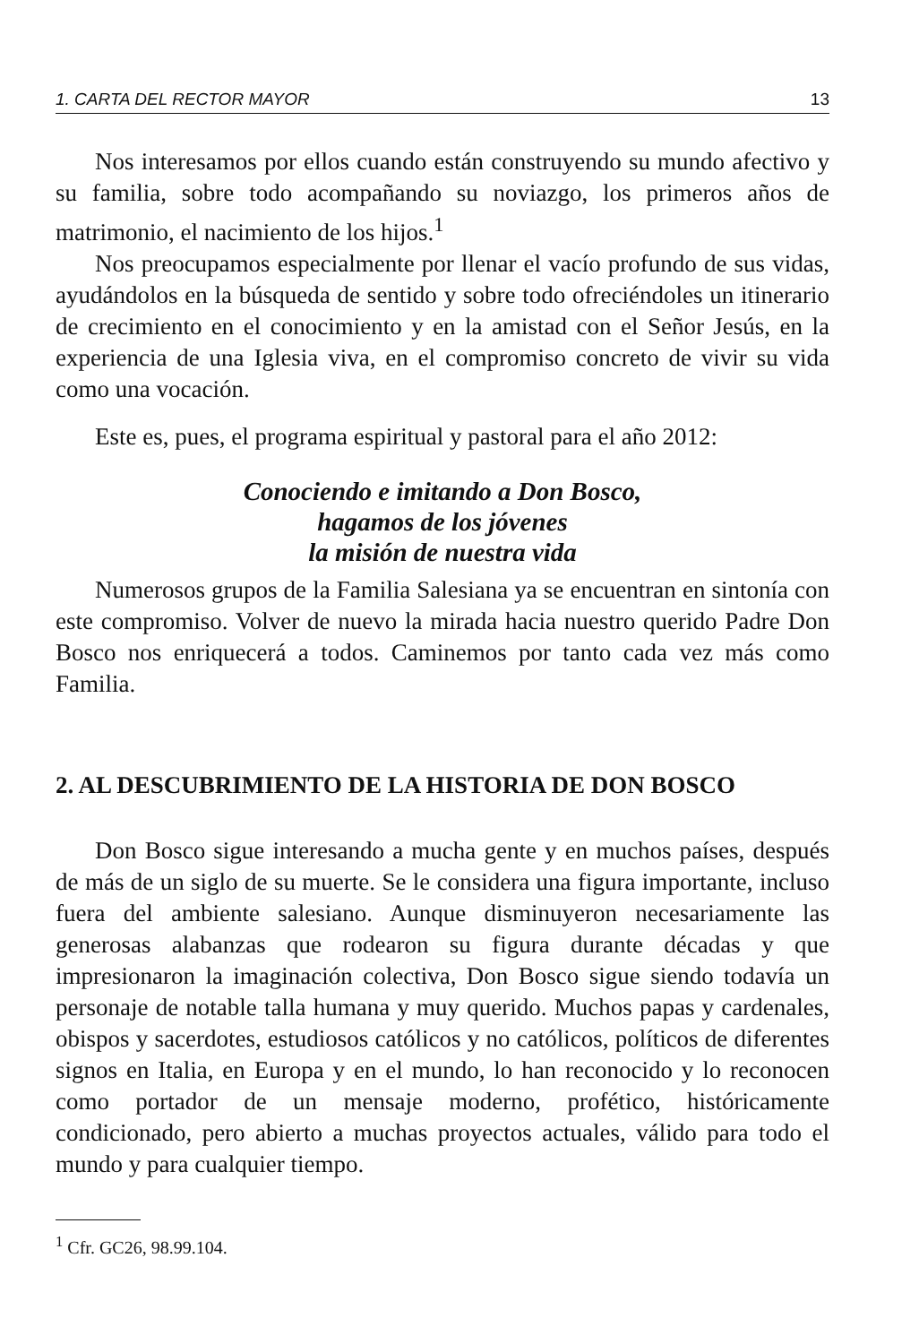1. CARTA DEL RECTOR MAYOR 13
Nos interesamos por ellos cuando están construyendo su mundo afectivo y su familia, sobre todo acompañando su noviazgo, los primeros años de matrimonio, el nacimiento de los hijos.<sup>1</sup>
Nos preocupamos especialmente por llenar el vacío profundo de sus vidas, ayudándolos en la búsqueda de sentido y sobre todo ofreciéndoles un itinerario de crecimiento en el conocimiento y en la amistad con el Señor Jesús, en la experiencia de una Iglesia viva, en el compromiso concreto de vivir su vida como una vocación.
Este es, pues, el programa espiritual y pastoral para el año 2012:
Conociendo e imitando a Don Bosco,
hagamos de los jóvenes
la misión de nuestra vida
Numerosos grupos de la Familia Salesiana ya se encuentran en sintonía con este compromiso. Volver de nuevo la mirada hacia nuestro querido Padre Don Bosco nos enriquecerá a todos. Caminemos por tanto cada vez más como Familia.
2. AL DESCUBRIMIENTO DE LA HISTORIA DE DON BOSCO
Don Bosco sigue interesando a mucha gente y en muchos países, después de más de un siglo de su muerte. Se le considera una figura importante, incluso fuera del ambiente salesiano. Aunque disminuyeron necesariamente las generosas alabanzas que rodearon su figura durante décadas y que impresionaron la imaginación colectiva, Don Bosco sigue siendo todavía un personaje de notable talla humana y muy querido. Muchos papas y cardenales, obispos y sacerdotes, estudiosos católicos y no católicos, políticos de diferentes signos en Italia, en Europa y en el mundo, lo han reconocido y lo reconocen como portador de un mensaje moderno, profético, históricamente condicionado, pero abierto a muchas proyectos actuales, válido para todo el mundo y para cualquier tiempo.
<sup>1</sup> Cfr. GC26, 98.99.104.